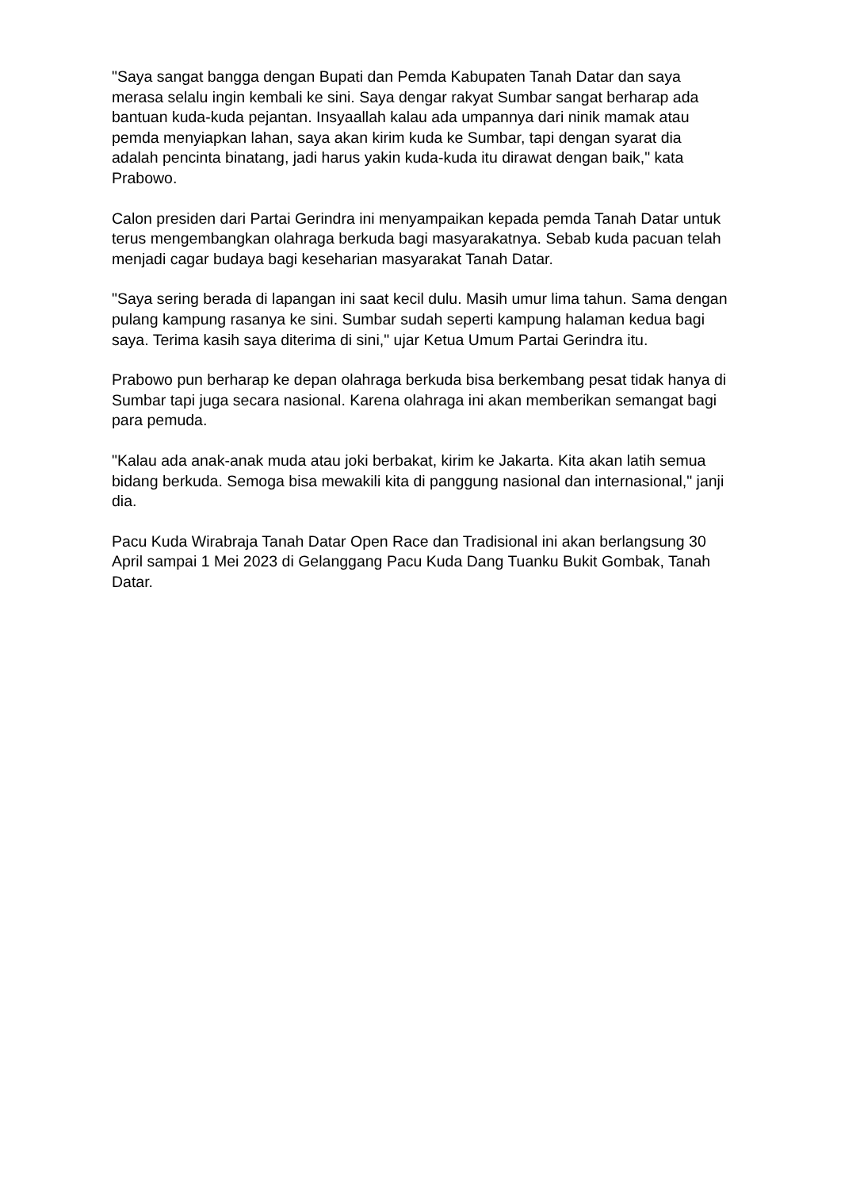"Saya sangat bangga dengan Bupati dan Pemda Kabupaten Tanah Datar dan saya merasa selalu ingin kembali ke sini. Saya dengar rakyat Sumbar sangat berharap ada bantuan kuda-kuda pejantan. Insyaallah kalau ada umpannya dari ninik mamak atau pemda menyiapkan lahan, saya akan kirim kuda ke Sumbar, tapi dengan syarat dia adalah pencinta binatang, jadi harus yakin kuda-kuda itu dirawat dengan baik," kata Prabowo.
Calon presiden dari Partai Gerindra ini menyampaikan kepada pemda Tanah Datar untuk terus mengembangkan olahraga berkuda bagi masyarakatnya. Sebab kuda pacuan telah menjadi cagar budaya bagi keseharian masyarakat Tanah Datar.
"Saya sering berada di lapangan ini saat kecil dulu. Masih umur lima tahun. Sama dengan pulang kampung rasanya ke sini. Sumbar sudah seperti kampung halaman kedua bagi saya. Terima kasih saya diterima di sini," ujar Ketua Umum Partai Gerindra itu.
Prabowo pun berharap ke depan olahraga berkuda bisa berkembang pesat tidak hanya di Sumbar tapi juga secara nasional. Karena olahraga ini akan memberikan semangat bagi para pemuda.
"Kalau ada anak-anak muda atau joki berbakat, kirim ke Jakarta. Kita akan latih semua bidang berkuda. Semoga bisa mewakili kita di panggung nasional dan internasional," janji dia.
Pacu Kuda Wirabraja Tanah Datar Open Race dan Tradisional ini akan berlangsung 30 April sampai 1 Mei 2023 di Gelanggang Pacu Kuda Dang Tuanku Bukit Gombak, Tanah Datar.